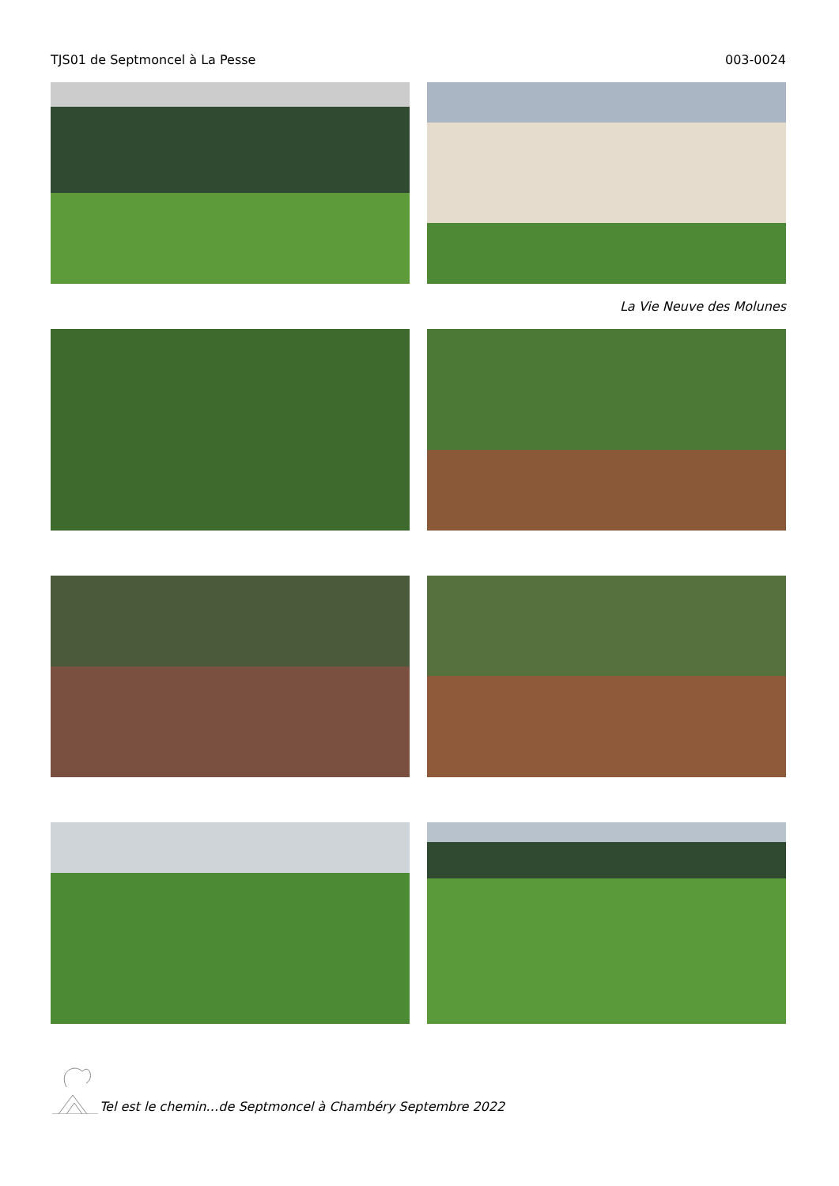TJS01 de Septmoncel à La Pesse 003-0024
La Vie Neuve des Molunes
Tel est le chemin…de Septmoncel à Chambéry Septembre 2022